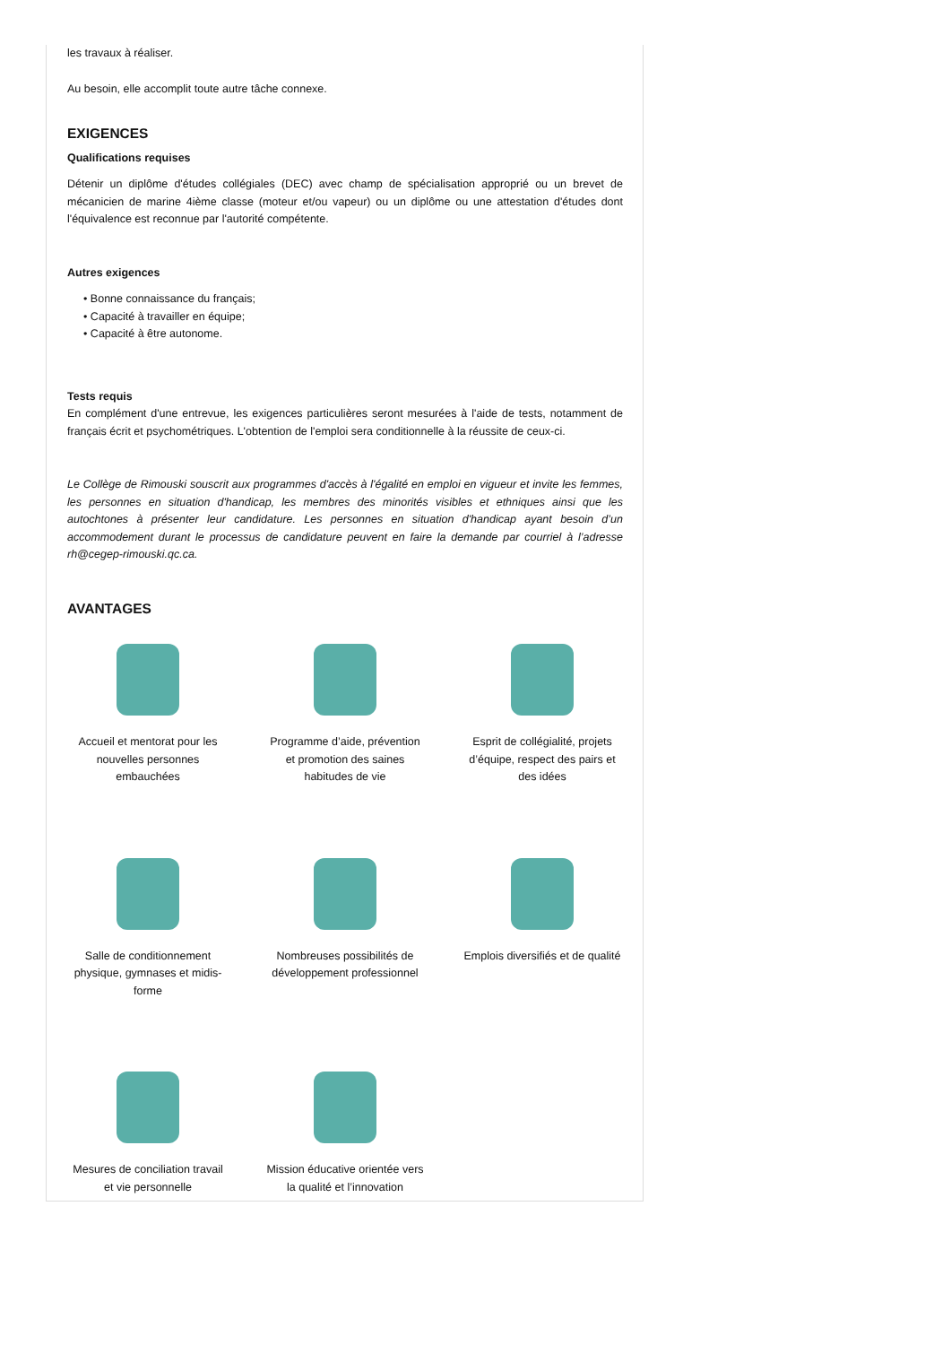les travaux à réaliser.
Au besoin, elle accomplit toute autre tâche connexe.
EXIGENCES
Qualifications requises
Détenir un diplôme d'études collégiales (DEC) avec champ de spécialisation approprié ou un brevet de mécanicien de marine 4ième classe (moteur et/ou vapeur) ou un diplôme ou une attestation d'études dont l'équivalence est reconnue par l'autorité compétente.
Autres exigences
• Bonne connaissance du français;
• Capacité à travailler en équipe;
• Capacité à être autonome.
Tests requis
En complément d'une entrevue, les exigences particulières seront mesurées à l'aide de tests, notamment de français écrit et psychométriques. L'obtention de l'emploi sera conditionnelle à la réussite de ceux-ci.
Le Collège de Rimouski souscrit aux programmes d'accès à l'égalité en emploi en vigueur et invite les femmes, les personnes en situation d'handicap, les membres des minorités visibles et ethniques ainsi que les autochtones à présenter leur candidature. Les personnes en situation d'handicap ayant besoin d’un accommodement durant le processus de candidature peuvent en faire la demande par courriel à l’adresse rh@cegep-rimouski.qc.ca.
AVANTAGES
Accueil et mentorat pour les nouvelles personnes embauchées
Programme d’aide, prévention et promotion des saines habitudes de vie
Esprit de collégialité, projets d’équipe, respect des pairs et des idées
Salle de conditionnement physique, gymnases et midis-forme
Nombreuses possibilités de développement professionnel
Emplois diversifiés et de qualité
Mesures de conciliation travail et vie personnelle
Mission éducative orientée vers la qualité et l’innovation